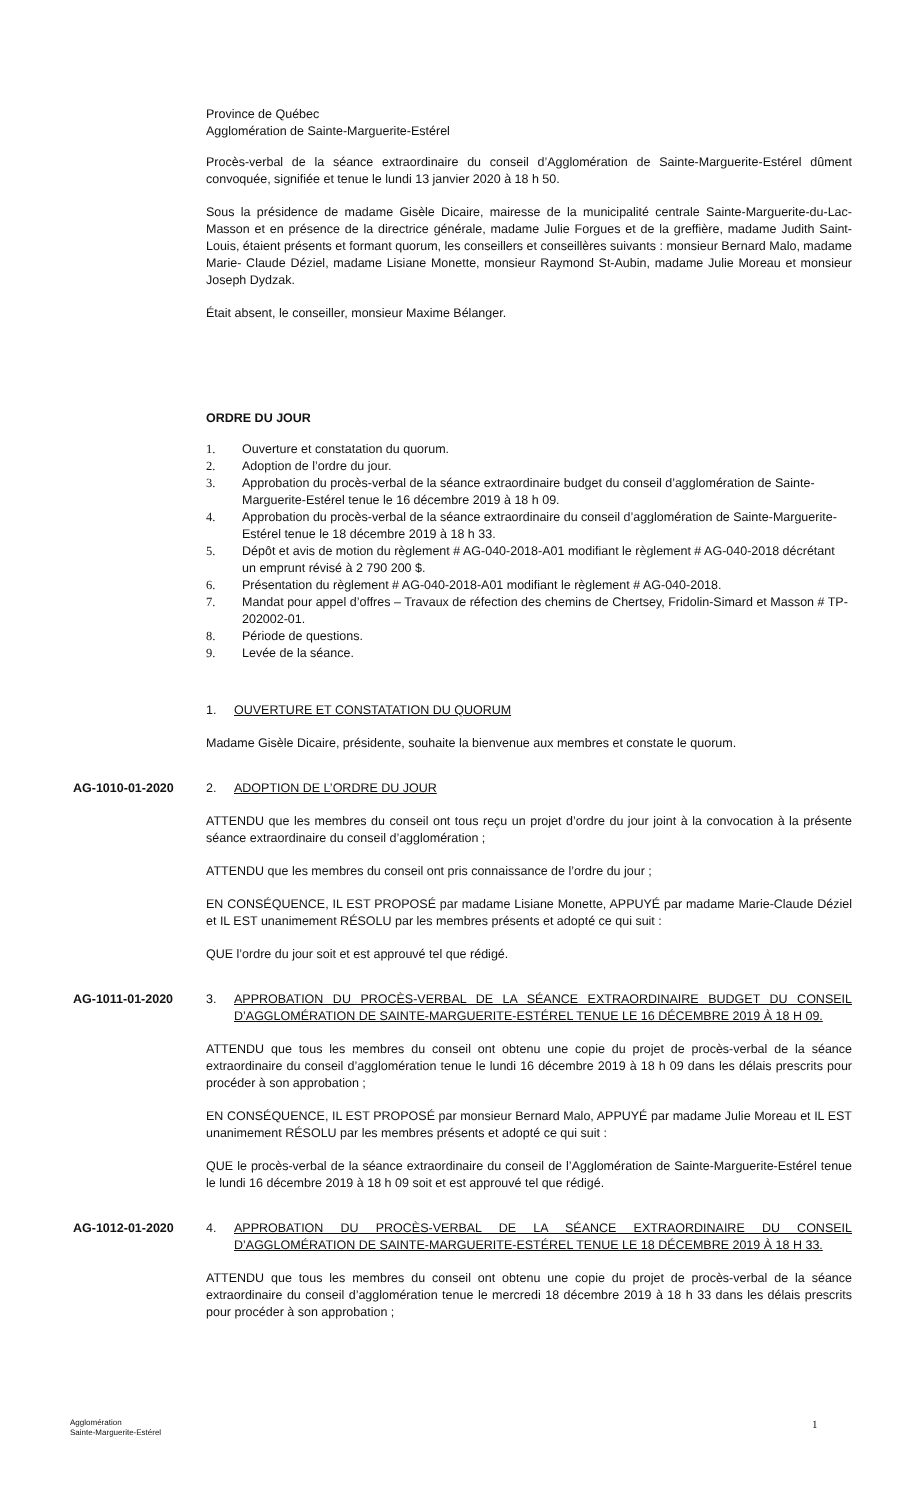Province de Québec
Agglomération de Sainte-Marguerite-Estérel
Procès-verbal de la séance extraordinaire du conseil d’Agglomération de Sainte-Marguerite-Estérel dûment convoquée, signifiée et tenue le lundi 13 janvier 2020 à 18 h 50.
Sous la présidence de madame Gisèle Dicaire, mairesse de la municipalité centrale Sainte-Marguerite-du-Lac-Masson et en présence de la directrice générale, madame Julie Forgues et de la greffière, madame Judith Saint-Louis, étaient présents et formant quorum, les conseillers et conseillères suivants : monsieur Bernard Malo, madame Marie- Claude Déziel, madame Lisiane Monette, monsieur Raymond St-Aubin, madame Julie Moreau et monsieur Joseph Dydzak.
Était absent, le conseiller, monsieur Maxime Bélanger.
ORDRE DU JOUR
1. Ouverture et constatation du quorum.
2. Adoption de l’ordre du jour.
3. Approbation du procès-verbal de la séance extraordinaire budget du conseil d’agglomération de Sainte-Marguerite-Estérel tenue le 16 décembre 2019 à 18 h 09.
4. Approbation du procès-verbal de la séance extraordinaire du conseil d’agglomération de Sainte-Marguerite-Estérel tenue le 18 décembre 2019 à 18 h 33.
5. Dépôt et avis de motion du règlement # AG-040-2018-A01 modifiant le règlement # AG-040-2018 décrétant un emprunt révisé à 2 790 200 $.
6. Présentation du règlement # AG-040-2018-A01 modifiant le règlement # AG-040-2018.
7. Mandat pour appel d’offres – Travaux de réfection des chemins de Chertsey, Fridolin-Simard et Masson # TP-202002-01.
8. Période de questions.
9. Levée de la séance.
1. OUVERTURE ET CONSTATATION DU QUORUM
Madame Gisèle Dicaire, présidente, souhaite la bienvenue aux membres et constate le quorum.
AG-1010-01-2020
2. ADOPTION DE L’ORDRE DU JOUR
ATTENDU que les membres du conseil ont tous reçu un projet d’ordre du jour joint à la convocation à la présente séance extraordinaire du conseil d’agglomération ;
ATTENDU que les membres du conseil ont pris connaissance de l’ordre du jour ;
EN CONSÉQUENCE, IL EST PROPOSÉ par madame Lisiane Monette, APPUYÉ par madame Marie-Claude Déziel et IL EST unanimement RÉSOLU par les membres présents et adopté ce qui suit :
QUE l’ordre du jour soit et est approuvé tel que rédigé.
AG-1011-01-2020
3. APPROBATION DU PROCÈS-VERBAL DE LA SÉANCE EXTRAORDINAIRE BUDGET DU CONSEIL D’AGGLOMÉRATION DE SAINTE-MARGUERITE-ESTÉREL TENUE LE 16 DÉCEMBRE 2019 À 18 H 09.
ATTENDU que tous les membres du conseil ont obtenu une copie du projet de procès-verbal de la séance extraordinaire du conseil d’agglomération tenue le lundi 16 décembre 2019 à 18 h 09 dans les délais prescrits pour procéder à son approbation ;
EN CONSÉQUENCE, IL EST PROPOSÉ par monsieur Bernard Malo, APPUYÉ par madame Julie Moreau et IL EST unanimement RÉSOLU par les membres présents et adopté ce qui suit :
QUE le procès-verbal de la séance extraordinaire du conseil de l’Agglomération de Sainte-Marguerite-Estérel tenue le lundi 16 décembre 2019 à 18 h 09 soit et est approuvé tel que rédigé.
AG-1012-01-2020
4. APPROBATION DU PROCÈS-VERBAL DE LA SÉANCE EXTRAORDINAIRE DU CONSEIL D’AGGLOMÉRATION DE SAINTE-MARGUERITE-ESTÉREL TENUE LE 18 DÉCEMBRE 2019 À 18 H 33.
ATTENDU que tous les membres du conseil ont obtenu une copie du projet de procès-verbal de la séance extraordinaire du conseil d’agglomération tenue le mercredi 18 décembre 2019 à 18 h 33 dans les délais prescrits pour procéder à son approbation ;
Agglomération
Sainte-Marguerite-Estérel
1